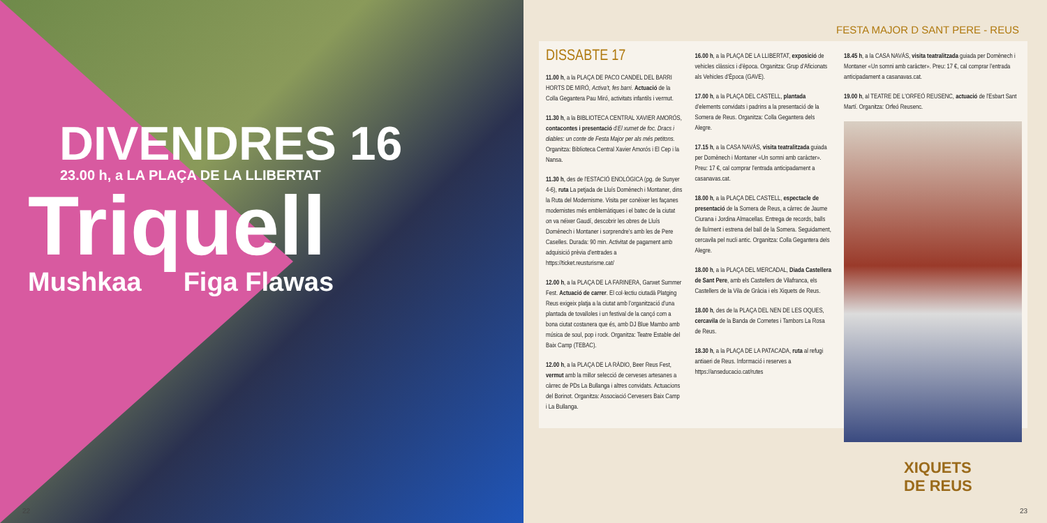DIVENDRES 16
23.00 h, a LA PLAÇA DE LA LLIBERTAT
Triquell
Mushkaa Figa Flawas
22
FESTA MAJOR D SANT PERE - REUS
DISSABTE 17
11.00 h, a la PLAÇA DE PACO CANDEL DEL BARRI HORTS DE MIRÓ, Activa't, fes barri. Actuació de la Colla Gegantera Pau Miró, activitats infantils i vermut.
11.30 h, a la BIBLIOTECA CENTRAL XAVIER AMORÓS, contacontes i presentació d'El xumet de foc. Dracs i diables: un conte de Festa Major per als més petitons. Organitza: Biblioteca Central Xavier Amorós i El Cep i la Nansa.
11.30 h, des de l'ESTACIÓ ENOLÒGICA (pg. de Sunyer 4-6), ruta La petjada de Lluís Domènech i Montaner, dins la Ruta del Modernisme. Visita per conèixer les façanes modernistes més emblemàtiques i el batec de la ciutat on va néixer Gaudí, descobrir les obres de Lluís Domènech i Montaner i sorprendre's amb les de Pere Caselles. Durada: 90 min. Activitat de pagament amb adquisició prèvia d'entrades a https://ticket.reusturisme.cat/
12.00 h, a la PLAÇA DE LA FARINERA, Ganxet Summer Fest. Actuació de carrer. El col·lectiu ciutadà Platging Reus exigeix platja a la ciutat amb l'organització d'una plantada de tovalloles i un festival de la cançó com a bona ciutat costanera que és, amb DJ Blue Mambo amb música de soul, pop i rock. Organitza: Teatre Estable del Baix Camp (TEBAC).
12.00 h, a la PLAÇA DE LA RÀDIO, Beer Reus Fest, vermut amb la millor selecció de cerveses artesanes a càrrec de PDs La Bullanga i altres convidats. Actuacions del Borinot. Organitza: Associació Cervesers Baix Camp i La Bullanga.
16.00 h, a la PLAÇA DE LA LLIBERTAT, exposició de vehicles clàssics i d'època. Organitza: Grup d'Aficionats als Vehicles d'Època (GAVE).
17.00 h, a la PLAÇA DEL CASTELL, plantada d'elements convidats i padrins a la presentació de la Somera de Reus. Organitza: Colla Gegantera dels Alegre.
17.15 h, a la CASA NAVÀS, visita teatralitzada guiada per Domènech i Montaner «Un somni amb caràcter». Preu: 17 €, cal comprar l'entrada anticipadament a casanavas.cat.
18.00 h, a la PLAÇA DEL CASTELL, espectacle de presentació de la Somera de Reus, a càrrec de Jaume Ciurana i Jordina Almacellas. Entrega de records, balls de lluïment i estrena del ball de la Somera. Seguidament, cercavila pel nucli antic. Organitza: Colla Gegantera dels Alegre.
18.00 h, a la PLAÇA DEL MERCADAL, Diada Castellera de Sant Pere, amb els Castellers de Vilafranca, els Castellers de la Vila de Gràcia i els Xiquets de Reus.
18.00 h, des de la PLAÇA DEL NEN DE LES OQUES, cercavila de la Banda de Cornetes i Tambors La Rosa de Reus.
18.30 h, a la PLAÇA DE LA PATACADA, ruta al refugi antiaeri de Reus. Informació i reserves a https://anseducacio.cat/rutes
18.45 h, a la CASA NAVÀS, visita teatralitzada guiada per Domènech i Montaner «Un somni amb caràcter». Preu: 17 €, cal comprar l'entrada anticipadament a casanavas.cat.
19.00 h, al TEATRE DE L'ORFEÓ REUSENC, actuació de l'Esbart Sant Martí. Organitza: Orfeó Reusenc.
XIQUETS
DE REUS
23